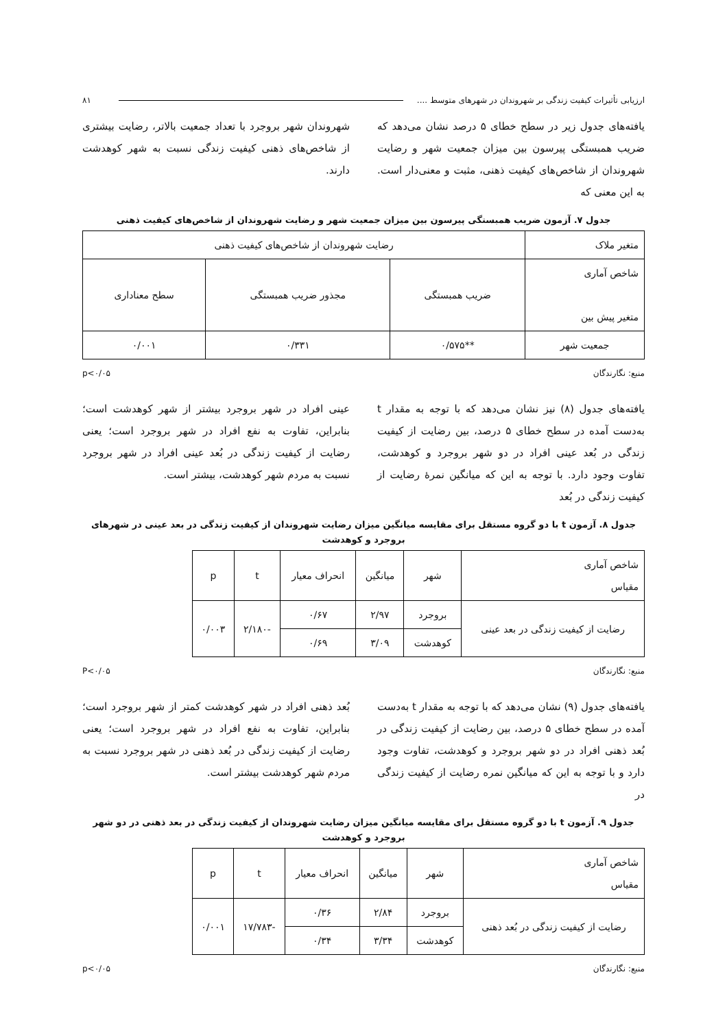ارزیابی تأثیرات کیفیت زندگی بر شهروندان در شهرهای متوسط .... ۸۱
یافته‌های جدول زیر در سطح خطای ۵ درصد نشان می‌دهد که ضریب همبستگی پیرسون بین میزان جمعیت شهر و رضایت شهروندان از شاخص‌های کیفیت ذهنی، مثبت و معنی‌دار است. به این معنی که
شهروندان شهر بروجرد با تعداد جمعیت بالاتر، رضایت بیشتری از شاخص‌های ذهنی کیفیت زندگی نسبت به شهر کوهدشت دارند.
جدول ۷. آزمون ضریب همبستگی پیرسون بین میزان جمعیت شهر و رضایت شهروندان از شاخص‌های کیفیت ذهنی
| متغیر ملاک | رضایت شهروندان از شاخص‌های کیفیت ذهنی | | |
| شاخص آماری متغیر پیش بین | ضریب همبستگی | مجذور ضریب همبستگی | سطح معناداری |
| جمعیت شهر | **۰/۵۷۵ | ۰/۳۳۱ | ۰/۰۰۱ |
منبع: نگارندگان p<۰/۰۵
یافته‌های جدول (۸) نیز نشان می‌دهد که با توجه به مقدار t به‌دست آمده در سطح خطای ۵ درصد، بین رضایت از کیفیت زندگی در بُعد عینی افراد در دو شهر بروجرد و کوهدشت، تفاوت وجود دارد. با توجه به این که میانگین نمرهٔ رضایت از کیفیت زندگی در بُعد
عینی افراد در شهر بروجرد بیشتر از شهر کوهدشت است؛ بنابراین، تفاوت به نفع افراد در شهر بروجرد است؛ یعنی رضایت از کیفیت زندگی در بُعد عینی افراد در شهر بروجرد نسبت به مردم شهر کوهدشت، بیشتر است.
جدول ۸. آزمون t با دو گروه مستقل برای مقایسه میانگین میزان رضایت شهروندان از کیفیت زندگی در بعد عینی در شهرهای بروجرد و کوهدشت
| شاخص آماری مقیاس | شهر | میانگین | انحراف معیار | t | p |
| رضایت از کیفیت زندگی در بعد عینی | بروجرد | ۲/۹۷ | ۰/۶۷ | -۲/۱۸۰ | ۰/۰۰۳ |
| | کوهدشت | ۳/۰۹ | ۰/۶۹ | | |
منبع: نگارندگان P<۰/۰۵
یافته‌های جدول (۹) نشان می‌دهد که با توجه به مقدار t به‌دست آمده در سطح خطای ۵ درصد، بین رضایت از کیفیت زندگی در بُعد ذهنی افراد در دو شهر بروجرد و کوهدشت، تفاوت وجود دارد و با توجه به این که میانگین نمره رضایت از کیفیت زندگی در
بُعد ذهنی افراد در شهر کوهدشت کمتر از شهر بروجرد است؛ بنابراین، تفاوت به نفع افراد در شهر بروجرد است؛ یعنی رضایت از کیفیت زندگی در بُعد ذهنی در شهر بروجرد نسبت به مردم شهر کوهدشت بیشتر است.
جدول ۹. آزمون t با دو گروه مستقل برای مقایسه میانگین میزان رضایت شهروندان از کیفیت زندگی در بعد ذهنی در دو شهر بروجرد و کوهدشت
| شاخص آماری مقیاس | شهر | میانگین | انحراف معیار | t | p |
| رضایت از کیفیت زندگی در بُعد ذهنی | بروجرد | ۲/۸۴ | ۰/۳۶ | -۱۷/۷۸۳ | ۰/۰۰۱ |
| | کوهدشت | ۳/۳۴ | ۰/۳۴ | | |
منبع: نگارندگان p<۰/۰۵